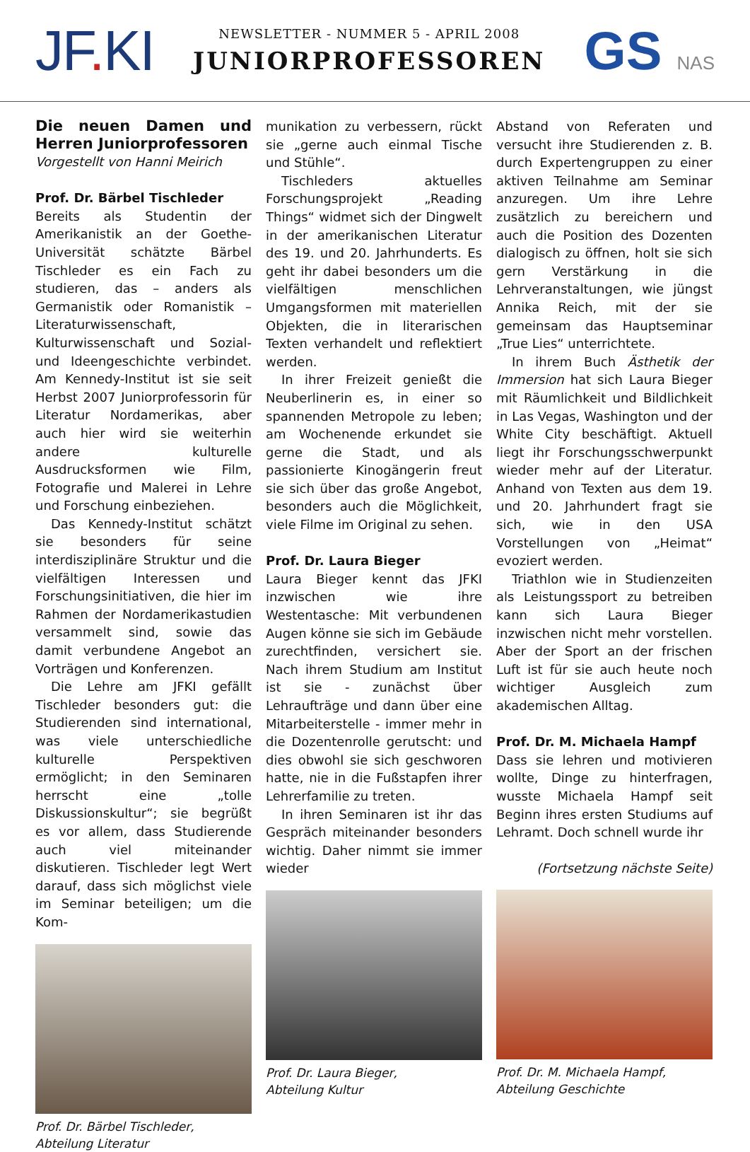JF. KI
NEWSLETTER - NUMMER 5 - APRIL 2008
JUNIORPROFESSOREN
GS NAS
Die neuen Damen und Herren Juniorprofessoren
Vorgestellt von Hanni Meirich
Prof. Dr. Bärbel Tischleder
Bereits als Studentin der Amerikanistik an der Goethe-Universität schätzte Bärbel Tischleder es ein Fach zu studieren, das – anders als Germanistik oder Romanistik – Literaturwissenschaft, Kulturwissenschaft und Sozial- und Ideengeschichte verbindet. Am Kennedy-Institut ist sie seit Herbst 2007 Juniorprofessorin für Literatur Nordamerikas, aber auch hier wird sie weiterhin andere kulturelle Ausdrucksformen wie Film, Fotografie und Malerei in Lehre und Forschung einbeziehen.
Das Kennedy-Institut schätzt sie besonders für seine interdisziplinäre Struktur und die vielfältigen Interessen und Forschungsinitiativen, die hier im Rahmen der Nordamerikastudien versammelt sind, sowie das damit verbundene Angebot an Vorträgen und Konferenzen.
Die Lehre am JFKI gefällt Tischleder besonders gut: die Studierenden sind international, was viele unterschiedliche kulturelle Perspektiven ermöglicht; in den Seminaren herrscht eine „tolle Diskussionskultur“; sie begrüßt es vor allem, dass Studierende auch viel miteinander diskutieren. Tischleder legt Wert darauf, dass sich möglichst viele im Seminar beteiligen; um die Kom-
Prof. Dr. Bärbel Tischleder,
Abteilung Literatur
munikation zu verbessern, rückt sie „gerne auch einmal Tische und Stühle“.
Tischleders aktuelles Forschungsprojekt „Reading Things“ widmet sich der Dingwelt in der amerikanischen Literatur des 19. und 20. Jahrhunderts. Es geht ihr dabei besonders um die vielfältigen menschlichen Umgangsformen mit materiellen Objekten, die in literarischen Texten verhandelt und reflektiert werden.
In ihrer Freizeit genießt die Neuberlinerin es, in einer so spannenden Metropole zu leben; am Wochenende erkundet sie gerne die Stadt, und als passionierte Kinogängerin freut sie sich über das große Angebot, besonders auch die Möglichkeit, viele Filme im Original zu sehen.
Prof. Dr. Laura Bieger
Laura Bieger kennt das JFKI inzwischen wie ihre Westentasche: Mit verbundenen Augen könne sie sich im Gebäude zurechtfinden, versichert sie. Nach ihrem Studium am Institut ist sie - zunächst über Lehraufträge und dann über eine Mitarbeiterstelle - immer mehr in die Dozentenrolle gerutscht: und dies obwohl sie sich geschworen hatte, nie in die Fußstapfen ihrer Lehrerfamilie zu treten.
In ihren Seminaren ist ihr das Gespräch miteinander besonders wichtig. Daher nimmt sie immer wieder
Prof. Dr. Laura Bieger,
Abteilung Kultur
Abstand von Referaten und versucht ihre Studierenden z. B. durch Expertengruppen zu einer aktiven Teilnahme am Seminar anzuregen. Um ihre Lehre zusätzlich zu bereichern und auch die Position des Dozenten dialogisch zu öffnen, holt sie sich gern Verstärkung in die Lehrveranstaltungen, wie jüngst Annika Reich, mit der sie gemeinsam das Hauptseminar „True Lies“ unterrichtete.
In ihrem Buch Ästhetik der Immersion hat sich Laura Bieger mit Räumlichkeit und Bildlichkeit in Las Vegas, Washington und der White City beschäftigt. Aktuell liegt ihr Forschungsschwerpunkt wieder mehr auf der Literatur. Anhand von Texten aus dem 19. und 20. Jahrhundert fragt sie sich, wie in den USA Vorstellungen von „Heimat“ evoziert werden.
Triathlon wie in Studienzeiten als Leistungssport zu betreiben kann sich Laura Bieger inzwischen nicht mehr vorstellen. Aber der Sport an der frischen Luft ist für sie auch heute noch wichtiger Ausgleich zum akademischen Alltag.
Prof. Dr. M. Michaela Hampf
Dass sie lehren und motivieren wollte, Dinge zu hinterfragen, wusste Michaela Hampf seit Beginn ihres ersten Studiums auf Lehramt. Doch schnell wurde ihr
(Fortsetzung nächste Seite)
Prof. Dr. M. Michaela Hampf,
Abteilung Geschichte